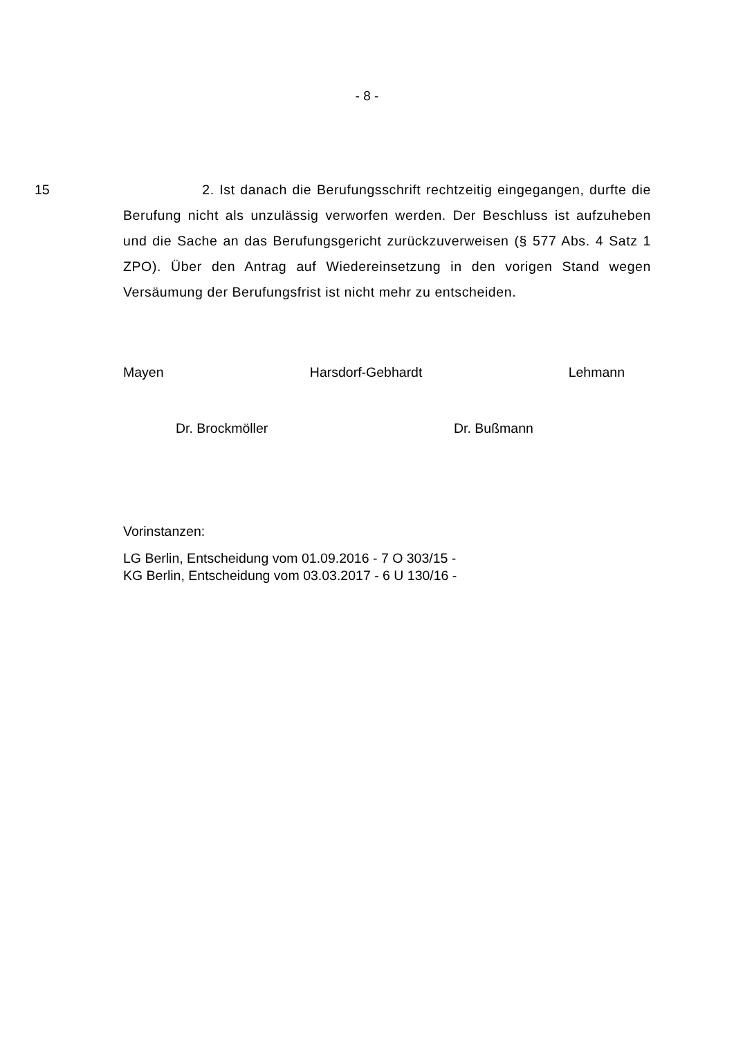- 8 -
15 2. Ist danach die Berufungsschrift rechtzeitig eingegangen, durfte die Berufung nicht als unzulässig verworfen werden. Der Beschluss ist aufzuheben und die Sache an das Berufungsgericht zurückzuverweisen (§ 577 Abs. 4 Satz 1 ZPO). Über den Antrag auf Wiedereinsetzung in den vorigen Stand wegen Versäumung der Berufungsfrist ist nicht mehr zu entscheiden.
Mayen Harsdorf-Gebhardt Lehmann
Dr. Brockmöller Dr. Bußmann
Vorinstanzen:
LG Berlin, Entscheidung vom 01.09.2016 - 7 O 303/15 -
KG Berlin, Entscheidung vom 03.03.2017 - 6 U 130/16 -